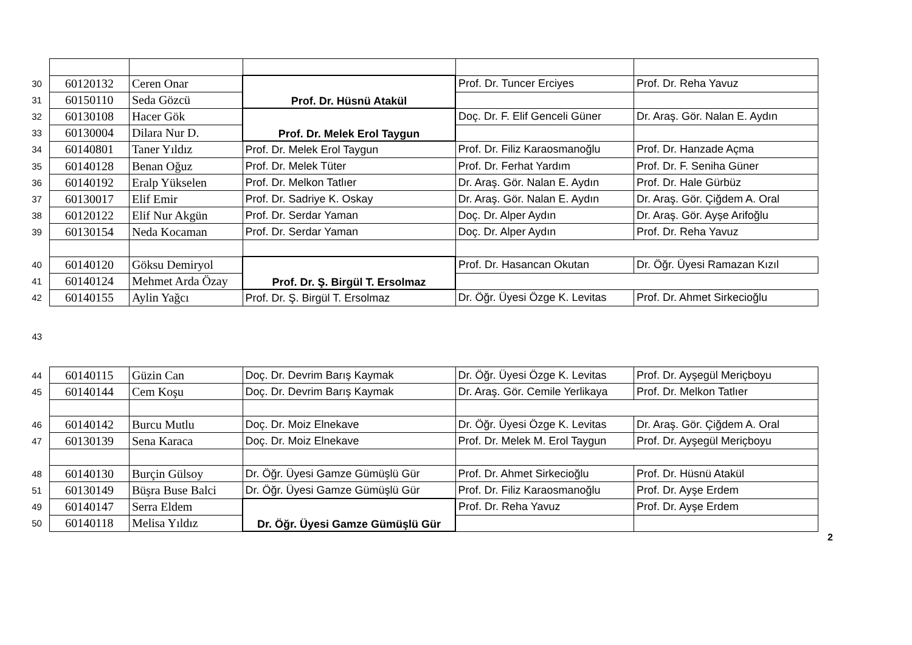| 30 | 60120132 | Ceren Onar | Prof. Dr. Hüsnü Atakül | Prof. Dr. Tuncer Erciyes | Prof. Dr. Reha Yavuz |
| 31 | 60150110 | Seda Gözcü | | | |
| 32 | 60130108 | Hacer Gök | Prof. Dr. Melek Erol Taygun | Doç. Dr. F. Elif Genceli Güner | Dr. Araş. Gör. Nalan E. Aydın |
| 33 | 60130004 | Dilara Nur D. | | | |
| 34 | 60140801 | Taner Yıldız | Prof. Dr. Melek Erol Taygun | Prof. Dr. Filiz Karaosmanoğlu | Prof. Dr. Hanzade Açma |
| 35 | 60140128 | Benan Oğuz | Prof. Dr. Melek Tüter | Prof. Dr. Ferhat Yardım | Prof. Dr. F. Seniha Güner |
| 36 | 60140192 | Eralp Yükselen | Prof. Dr. Melkon Tatlıer | Dr. Araş. Gör. Nalan E. Aydın | Prof. Dr. Hale Gürbüz |
| 37 | 60130017 | Elif Emir | Prof. Dr. Sadriye K. Oskay | Dr. Araş. Gör. Nalan E. Aydın | Dr. Araş. Gör. Çiğdem A. Oral |
| 38 | 60120122 | Elif Nur Akgün | Prof. Dr. Serdar Yaman | Doç. Dr. Alper Aydın | Dr. Araş. Gör. Ayşe Arifoğlu |
| 39 | 60130154 | Neda Kocaman | Prof. Dr. Serdar Yaman | Doç. Dr. Alper Aydın | Prof. Dr. Reha Yavuz |
| 40 | 60140120 | Göksu Demiryol | Prof. Dr. Ş. Birgül T. Ersolmaz | Prof. Dr. Hasancan Okutan | Dr. Öğr. Üyesi Ramazan Kızıl |
| 41 | 60140124 | Mehmet Arda Özay | | | |
| 42 | 60140155 | Aylin Yağcı | Prof. Dr. Ş. Birgül T. Ersolmaz | Dr. Öğr. Üyesi Özge K. Levitas | Prof. Dr. Ahmet Sirkecioğlu |
| 43 | | | | | |
| 44 | 60140115 | Güzin Can | Doç. Dr. Devrim Barış Kaymak | Dr. Öğr. Üyesi Özge K. Levitas | Prof. Dr. Ayşegül Meriçboyu |
| 45 | 60140144 | Cem Koşu | Doç. Dr. Devrim Barış Kaymak | Dr. Araş. Gör. Cemile Yerlikaya | Prof. Dr. Melkon Tatlıer |
| 46 | 60140142 | Burcu Mutlu | Doç. Dr. Moiz Elnekave | Dr. Öğr. Üyesi Özge K. Levitas | Dr. Araş. Gör. Çiğdem A. Oral |
| 47 | 60130139 | Sena Karaca | Doç. Dr. Moiz Elnekave | Prof. Dr. Melek M. Erol Taygun | Prof. Dr. Ayşegül Meriçboyu |
| 48 | 60140130 | Burçin Gülsoy | Dr. Öğr. Üyesi Gamze Gümüşlü Gür | Prof. Dr. Ahmet Sirkecioğlu | Prof. Dr. Hüsnü Atakül |
| 51 | 60130149 | Büşra Buse Balci | Dr. Öğr. Üyesi Gamze Gümüşlü Gür | Prof. Dr. Filiz Karaosmanoğlu | Prof. Dr. Ayşe Erdem |
| 49 | 60140147 | Serra Eldem | Dr. Öğr. Üyesi Gamze Gümüşlü Gür | Prof. Dr. Reha Yavuz | Prof. Dr. Ayşe Erdem |
| 50 | 60140118 | Melisa Yıldız | | | |
2